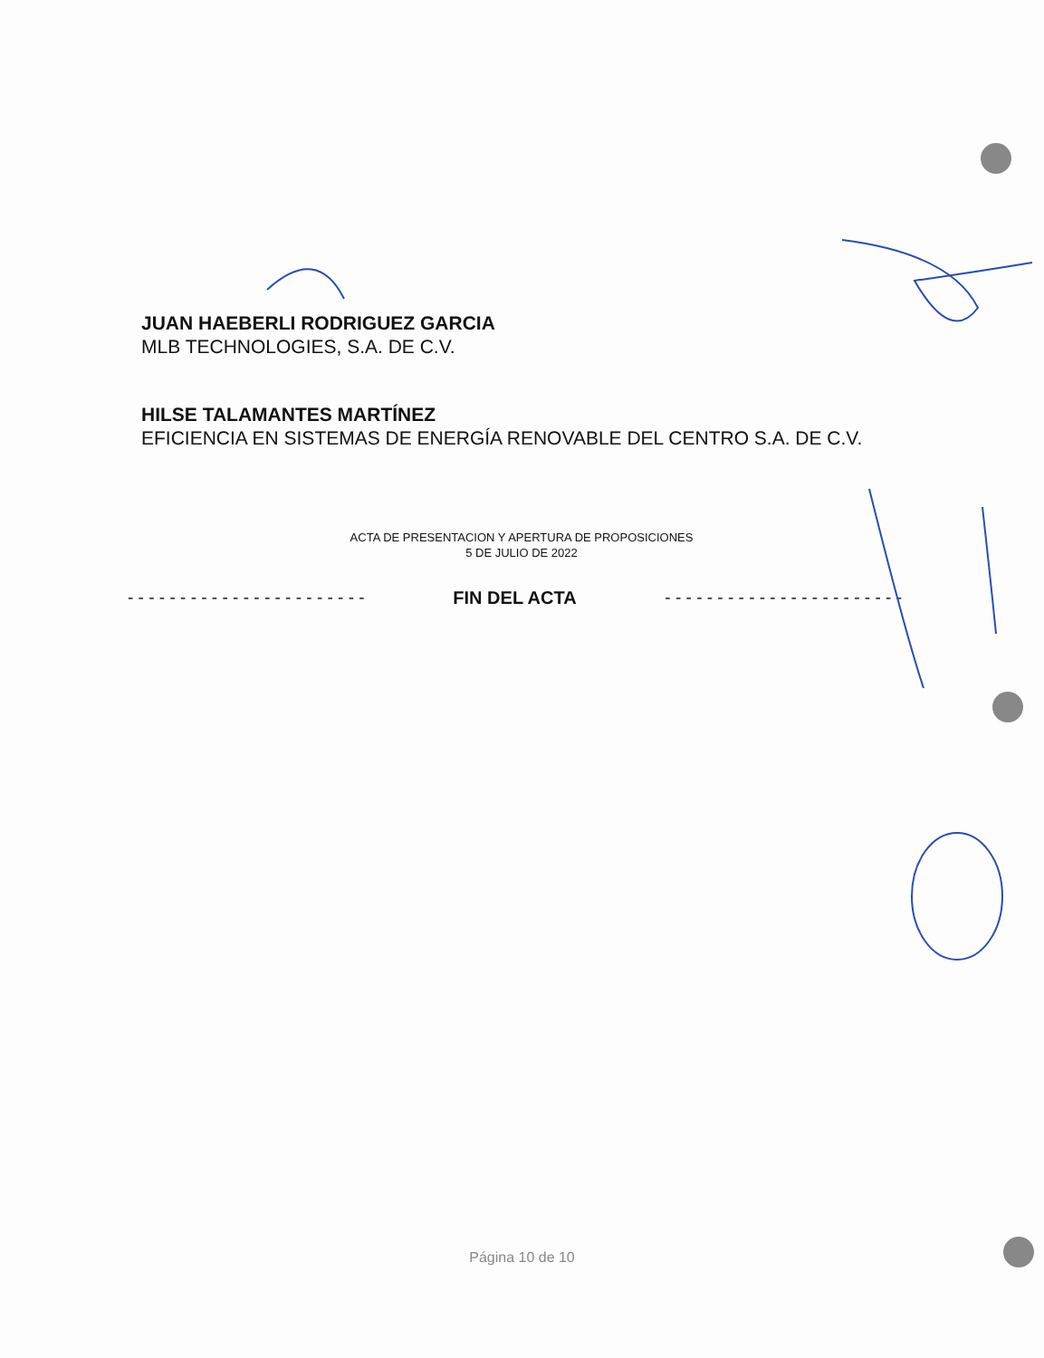JUAN HAEBERLI RODRIGUEZ GARCIA
MLB TECHNOLOGIES, S.A. DE C.V.
HILSE TALAMANTES MARTÍNEZ
EFICIENCIA EN SISTEMAS DE ENERGÍA RENOVABLE DEL CENTRO S.A. DE C.V.
ACTA DE PRESENTACION Y APERTURA DE PROPOSICIONES
5 DE JULIO DE 2022
- - - - - - - - - - - - - - - - - - - - - - - FIN DEL ACTA - - - - - - - - - - - - - - - - - - - - - - -
Página 10 de 10